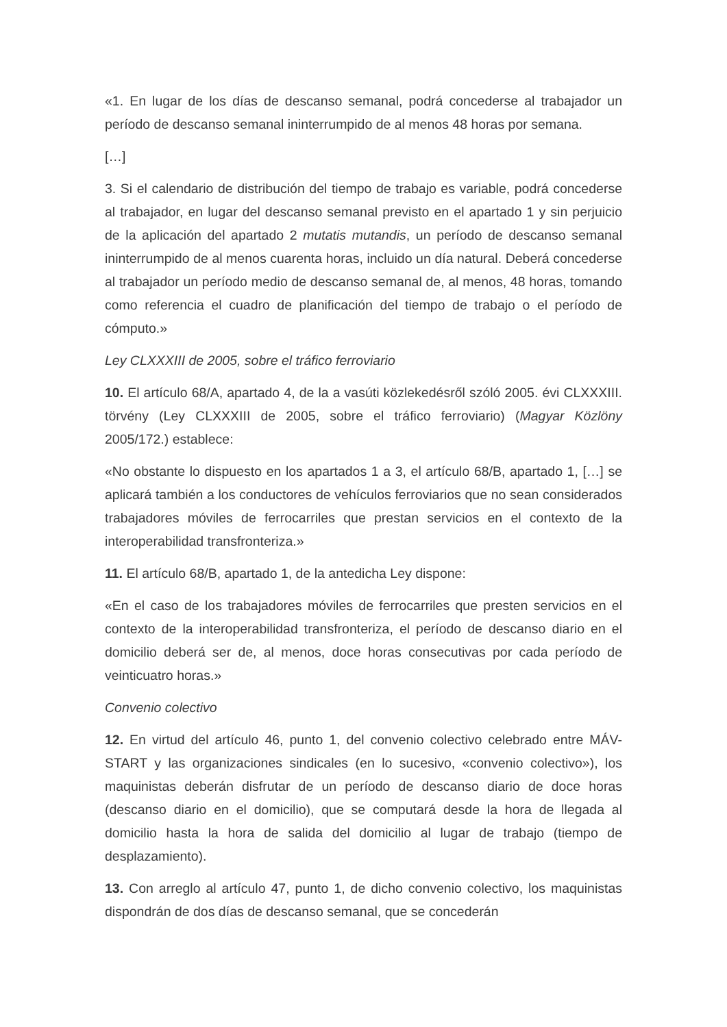«1. En lugar de los días de descanso semanal, podrá concederse al trabajador un período de descanso semanal ininterrumpido de al menos 48 horas por semana.
[…]
3. Si el calendario de distribución del tiempo de trabajo es variable, podrá concederse al trabajador, en lugar del descanso semanal previsto en el apartado 1 y sin perjuicio de la aplicación del apartado 2 mutatis mutandis, un período de descanso semanal ininterrumpido de al menos cuarenta horas, incluido un día natural. Deberá concederse al trabajador un período medio de descanso semanal de, al menos, 48 horas, tomando como referencia el cuadro de planificación del tiempo de trabajo o el período de cómputo.»
Ley CLXXXIII de 2005, sobre el tráfico ferroviario
10. El artículo 68/A, apartado 4, de la a vasúti közlekedésről szóló 2005. évi CLXXXIII. törvény (Ley CLXXXIII de 2005, sobre el tráfico ferroviario) (Magyar Közlöny 2005/172.) establece:
«No obstante lo dispuesto en los apartados 1 a 3, el artículo 68/B, apartado 1, […] se aplicará también a los conductores de vehículos ferroviarios que no sean considerados trabajadores móviles de ferrocarriles que prestan servicios en el contexto de la interoperabilidad transfronteriza.»
11. El artículo 68/B, apartado 1, de la antedicha Ley dispone:
«En el caso de los trabajadores móviles de ferrocarriles que presten servicios en el contexto de la interoperabilidad transfronteriza, el período de descanso diario en el domicilio deberá ser de, al menos, doce horas consecutivas por cada período de veinticuatro horas.»
Convenio colectivo
12. En virtud del artículo 46, punto 1, del convenio colectivo celebrado entre MÁV-START y las organizaciones sindicales (en lo sucesivo, «convenio colectivo»), los maquinistas deberán disfrutar de un período de descanso diario de doce horas (descanso diario en el domicilio), que se computará desde la hora de llegada al domicilio hasta la hora de salida del domicilio al lugar de trabajo (tiempo de desplazamiento).
13. Con arreglo al artículo 47, punto 1, de dicho convenio colectivo, los maquinistas dispondrán de dos días de descanso semanal, que se concederán